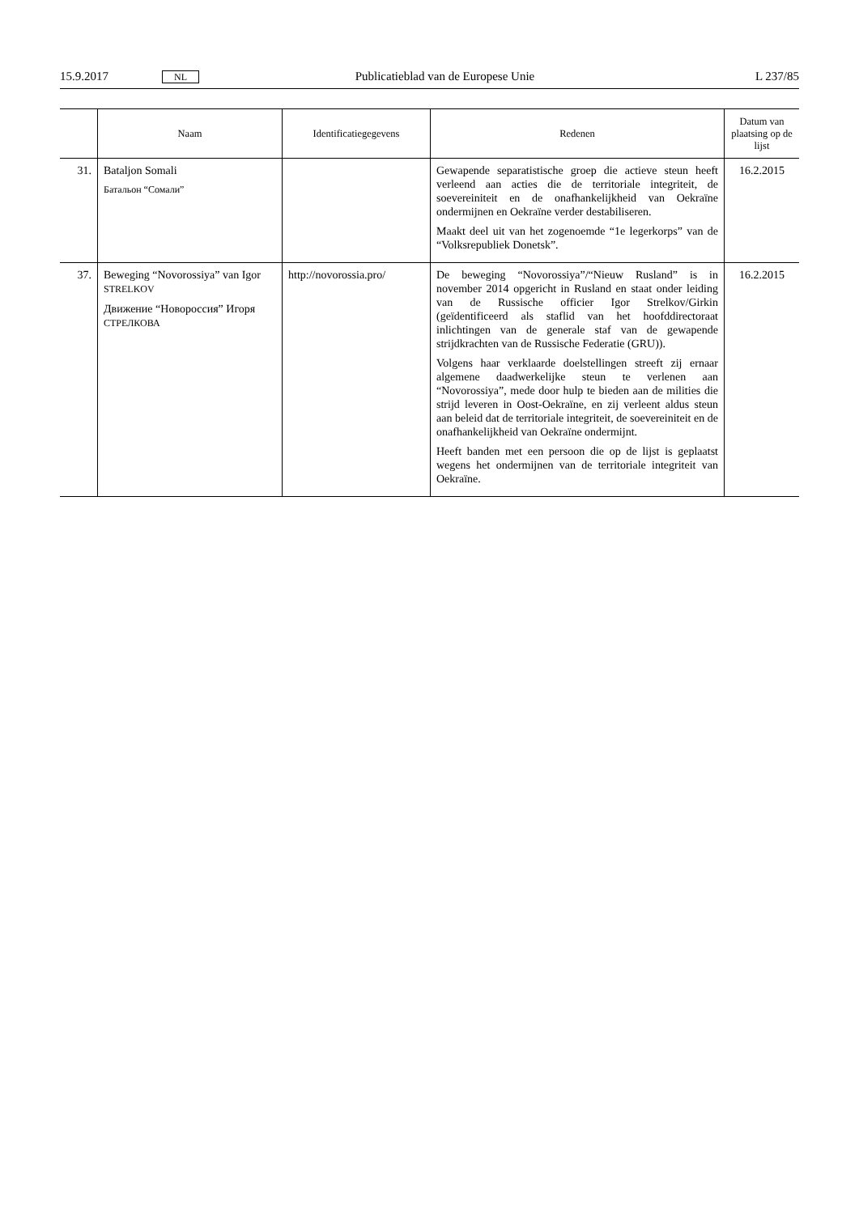15.9.2017 NL Publicatieblad van de Europese Unie L 237/85
| | Naam | Identificatiegegevens | Redenen | Datum van plaatsing op de lijst |
| --- | --- | --- | --- | --- |
| 31. | Bataljon Somali Батальон “Сомали” | | Gewapende separatistische groep die actieve steun heeft verleend aan acties die de territoriale integriteit, de soevereiniteit en de onafhankelijkheid van Oekraïne ondermijnen en Oekraïne verder destabiliseren. Maakt deel uit van het zogenoemde “1e legerkorps” van de “Volksrepubliek Donetsk”. | 16.2.2015 |
| 37. | Beweging “Novorossiya” van Igor STRELKOV Движение “Новороссия” Игоря СТРЕЛКОВА | http://novorossia.pro/ | De beweging “Novorossiya”/“Nieuw Rusland” is in november 2014 opgericht in Rusland en staat onder leiding van de Russische officier Igor Strelkov/Girkin (geïdentificeerd als staflid van het hoofddirectoraat inlichtingen van de generale staf van de gewapende strijdkrachten van de Russische Federatie (GRU)). Volgens haar verklaarde doelstellingen streeft zij ernaar algemene daadwerkelijke steun te verlenen aan “Novorossiya”, mede door hulp te bieden aan de milities die strijd leveren in Oost-Oekraïne, en zij verleent aldus steun aan beleid dat de territoriale integriteit, de soevereiniteit en de onafhankelijkheid van Oekraïne ondermijnt. Heeft banden met een persoon die op de lijst is geplaatst wegens het ondermijnen van de territoriale integriteit van Oekraïne. | 16.2.2015 |